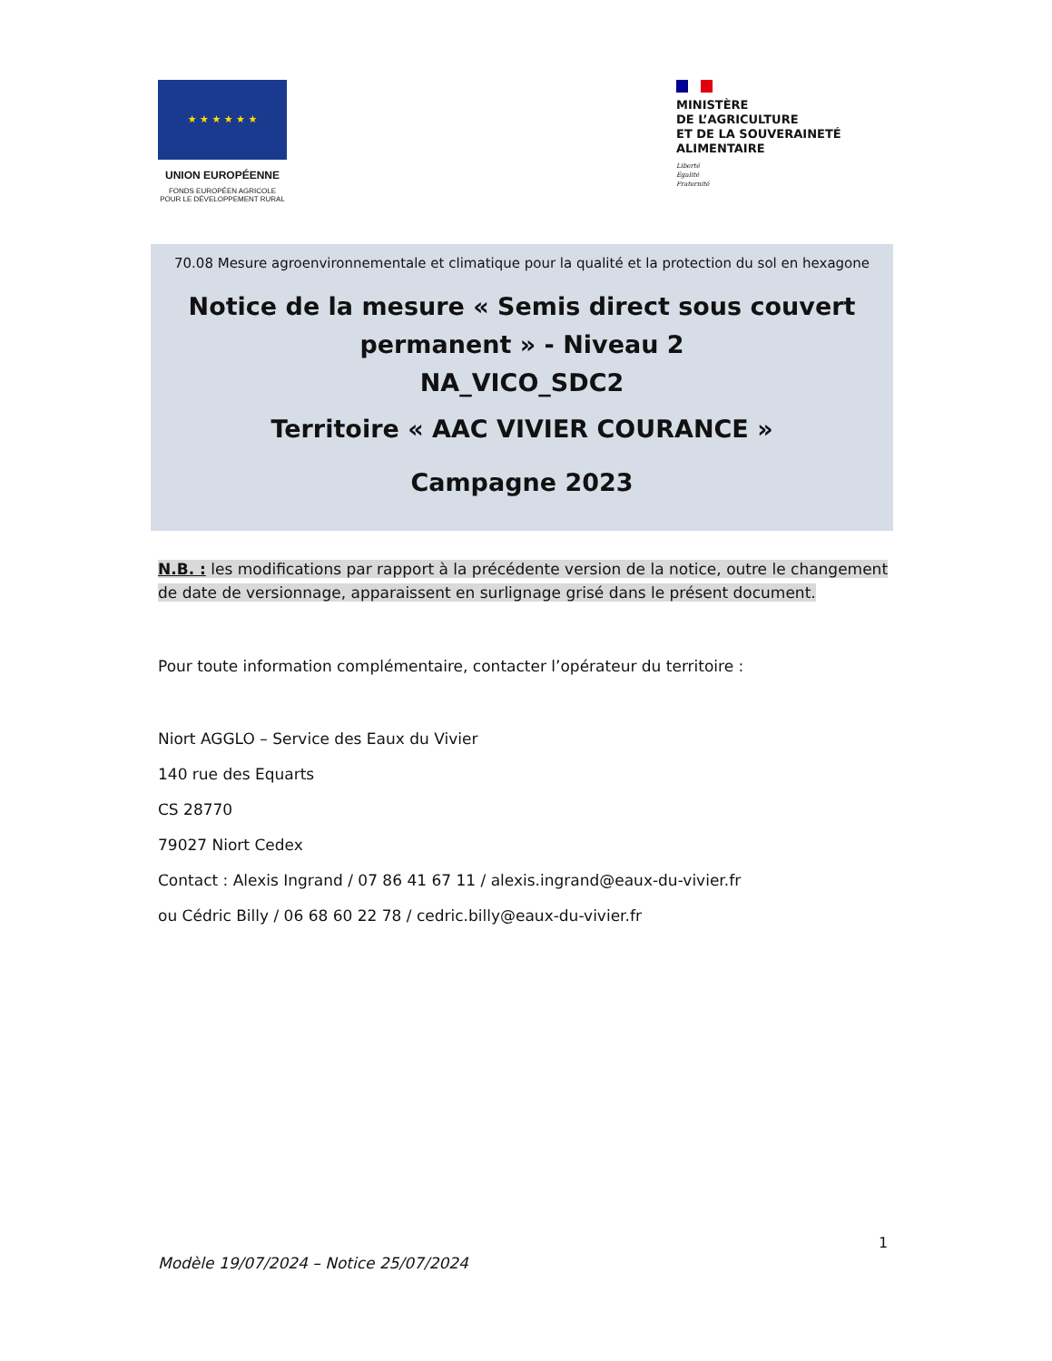★ ★ ★ ★ ★ ★
UNION EUROPÉENNE
FONDS EUROPÉEN AGRICOLE
POUR LE DÉVELOPPEMENT RURAL
MINISTÈRE
DE L’AGRICULTURE
ET DE LA SOUVERAINETÉ
ALIMENTAIRE
Liberté
Égalité
Fraternité
70.08 Mesure agroenvironnementale et climatique pour la qualité et la protection du sol en hexagone
Notice de la mesure « Semis direct sous couvert permanent » - Niveau 2
NA_VICO_SDC2
Territoire « AAC VIVIER COURANCE »
Campagne 2023
N.B. : les modifications par rapport à la précédente version de la notice, outre le changement de date de versionnage, apparaissent en surlignage grisé dans le présent document.
Pour toute information complémentaire, contacter l’opérateur du territoire :
Niort AGGLO – Service des Eaux du Vivier
140 rue des Equarts
CS 28770
79027 Niort Cedex
Contact : Alexis Ingrand / 07 86 41 67 11 / alexis.ingrand@eaux-du-vivier.fr
ou Cédric Billy / 06 68 60 22 78 / cedric.billy@eaux-du-vivier.fr
1
Modèle 19/07/2024 – Notice 25/07/2024